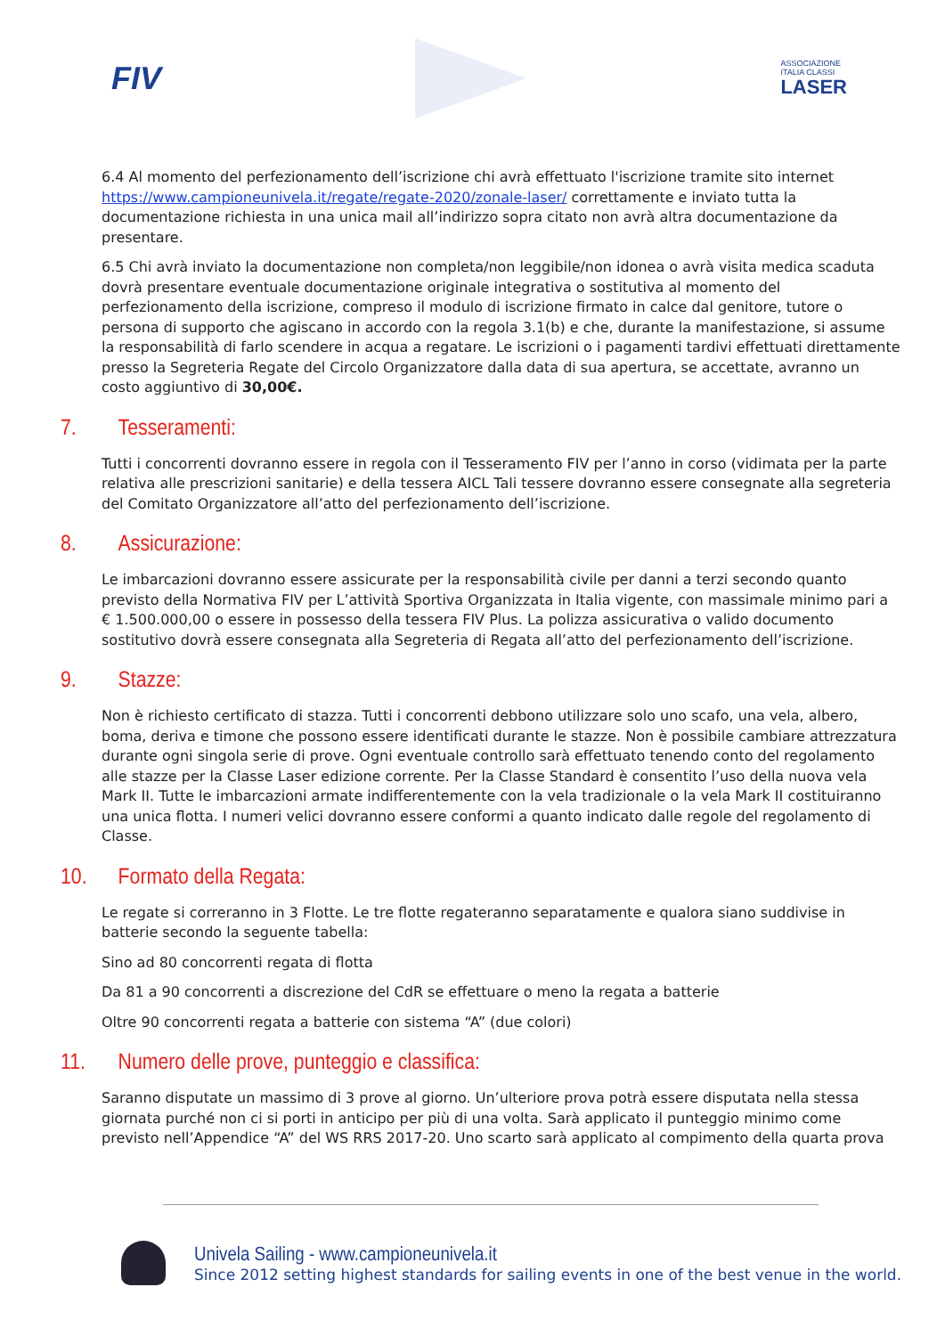FIV
ASSOCIAZIONE
ITALIA CLASSI
LASER
6.4 Al momento del perfezionamento dell’iscrizione chi avrà effettuato l'iscrizione tramite sito internet https://www.campioneunivela.it/regate/regate-2020/zonale-laser/ correttamente e inviato tutta la documentazione richiesta in una unica mail all’indirizzo sopra citato non avrà altra documentazione da presentare.
6.5 Chi avrà inviato la documentazione non completa/non leggibile/non idonea o avrà visita medica scaduta dovrà presentare eventuale documentazione originale integrativa o sostitutiva al momento del perfezionamento della iscrizione, compreso il modulo di iscrizione firmato in calce dal genitore, tutore o persona di supporto che agiscano in accordo con la regola 3.1(b) e che, durante la manifestazione, si assume la responsabilità di farlo scendere in acqua a regatare. Le iscrizioni o i pagamenti tardivi effettuati direttamente presso la Segreteria Regate del Circolo Organizzatore dalla data di sua apertura, se accettate, avranno un costo aggiuntivo di 30,00€.
7. Tesseramenti:
Tutti i concorrenti dovranno essere in regola con il Tesseramento FIV per l’anno in corso (vidimata per la parte relativa alle prescrizioni sanitarie) e della tessera AICL Tali tessere dovranno essere consegnate alla segreteria del Comitato Organizzatore all’atto del perfezionamento dell’iscrizione.
8. Assicurazione:
Le imbarcazioni dovranno essere assicurate per la responsabilità civile per danni a terzi secondo quanto previsto della Normativa FIV per L’attività Sportiva Organizzata in Italia vigente, con massimale minimo pari a € 1.500.000,00 o essere in possesso della tessera FIV Plus. La polizza assicurativa o valido documento sostitutivo dovrà essere consegnata alla Segreteria di Regata all’atto del perfezionamento dell’iscrizione.
9. Stazze:
Non è richiesto certificato di stazza. Tutti i concorrenti debbono utilizzare solo uno scafo, una vela, albero, boma, deriva e timone che possono essere identificati durante le stazze. Non è possibile cambiare attrezzatura durante ogni singola serie di prove. Ogni eventuale controllo sarà effettuato tenendo conto del regolamento alle stazze per la Classe Laser edizione corrente. Per la Classe Standard è consentito l’uso della nuova vela Mark II. Tutte le imbarcazioni armate indifferentemente con la vela tradizionale o la vela Mark II costituiranno una unica flotta. I numeri velici dovranno essere conformi a quanto indicato dalle regole del regolamento di Classe.
10. Formato della Regata:
Le regate si correranno in 3 Flotte. Le tre flotte regateranno separatamente e qualora siano suddivise in batterie secondo la seguente tabella:
Sino ad 80 concorrenti regata di flotta
Da 81 a 90 concorrenti a discrezione del CdR se effettuare o meno la regata a batterie
Oltre 90 concorrenti regata a batterie con sistema “A” (due colori)
11. Numero delle prove, punteggio e classifica:
Saranno disputate un massimo di 3 prove al giorno. Un’ulteriore prova potrà essere disputata nella stessa giornata purché non ci si porti in anticipo per più di una volta. Sarà applicato il punteggio minimo come previsto nell’Appendice “A” del WS RRS 2017-20. Uno scarto sarà applicato al compimento della quarta prova
Univela Sailing - www.campioneunivela.it
Since 2012 setting highest standards for sailing events in one of the best venue in the world.